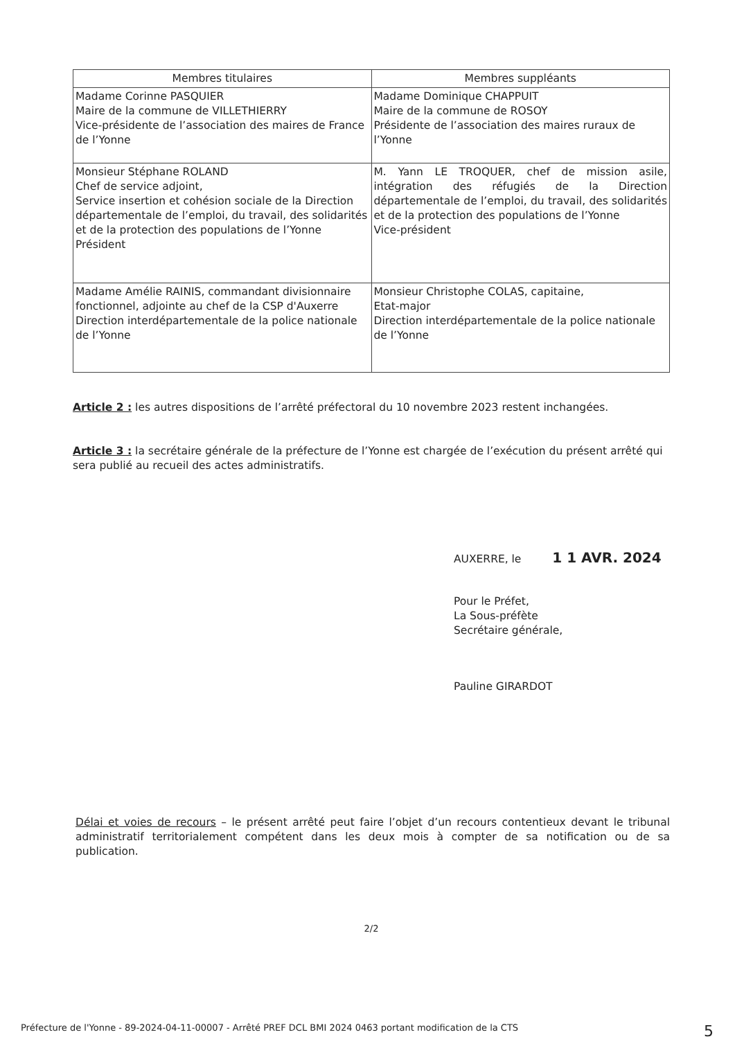| Membres titulaires | Membres suppléants |
| --- | --- |
| Madame Corinne PASQUIER Maire de la commune de VILLETHIERRY Vice-présidente de l’association des maires de France de l’Yonne | Madame Dominique CHAPPUIT Maire de la commune de ROSOY Présidente de l’association des maires ruraux de l’Yonne |
| Monsieur Stéphane ROLAND Chef de service adjoint, Service insertion et cohésion sociale de la Direction départementale de l’emploi, du travail, des solidarités et de la protection des populations de l’Yonne Président | M. Yann LE TROQUER, chef de mission asile, intégration des réfugiés de la Direction départementale de l’emploi, du travail, des solidarités et de la protection des populations de l’Yonne Vice-président |
| Madame Amélie RAINIS, commandant divisionnaire fonctionnel, adjointe au chef de la CSP d'Auxerre Direction interdépartementale de la police nationale de l’Yonne | Monsieur Christophe COLAS, capitaine, Etat-major Direction interdépartementale de la police nationale de l’Yonne |
Article 2 : les autres dispositions de l’arrêté préfectoral du 10 novembre 2023 restent inchangées.
Article 3 : la secrétaire générale de la préfecture de l’Yonne est chargée de l’exécution du présent arrêté qui sera publié au recueil des actes administratifs.
AUXERRE, le 1 1 AVR. 2024
Pour le Préfet,
La Sous-préfète
Secrétaire générale,
Pauline GIRARDOT
Délai et voies de recours – le présent arrêté peut faire l’objet d’un recours contentieux devant le tribunal administratif territorialement compétent dans les deux mois à compter de sa notification ou de sa publication.
2/2
Préfecture de l'Yonne - 89-2024-04-11-00007 - Arrêté PREF DCL BMI 2024 0463 portant modification de la CTS 5